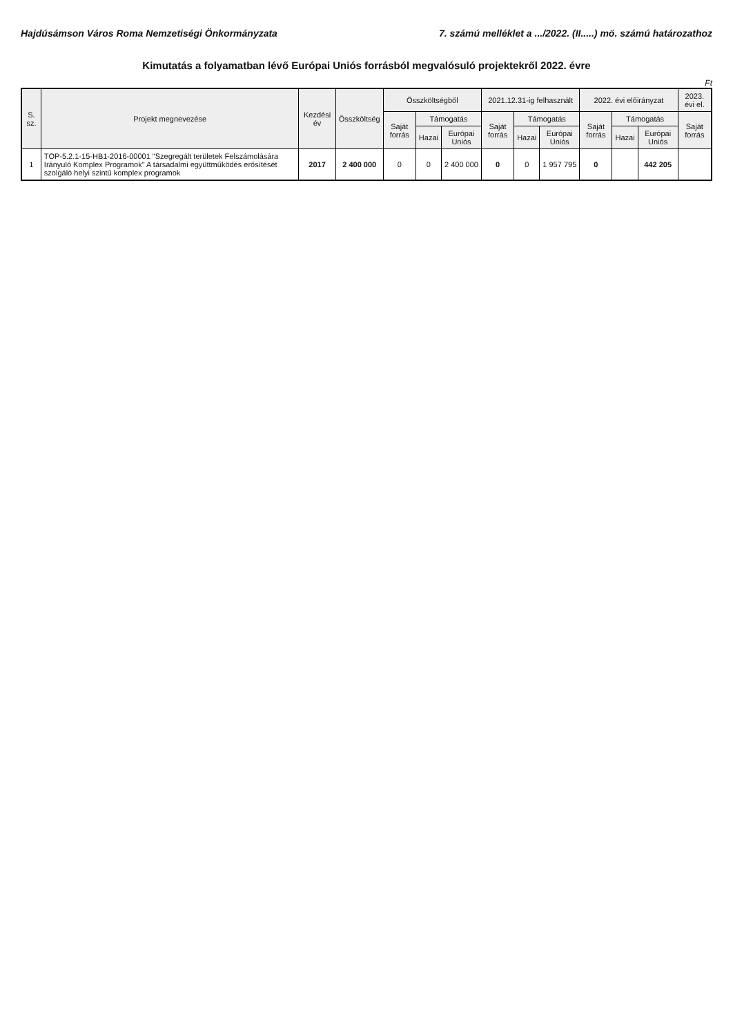Hajdúsámson Város Roma Nemzetiségi Önkormányzata 7. számú melléklet a .../2022. (II.....) mö. számú határozathoz
Kimutatás a folyamatban lévő Európai Uniós forrásból megvalósuló projektekről 2022. évre
Ft
| S. sz. | Projekt megnevezése | Kezdési év | Összköltség | Összköltségből | | | 2021.12.31-ig felhasznált | | | 2022. évi előirányzat | | | 2023. évi el. |
| --- | --- | --- | --- | --- | --- | --- | --- | --- | --- | --- | --- | --- | --- |
| | | | | Saját forrás | Támogatás | | Saját forrás | Támogatás | | Saját forrás | Támogatás | | Saját forrás |
| | | | | | Hazai | Európai Uniós | | Hazai | Európai Uniós | | Hazai | Európai Uniós | |
| 1 | TOP-5.2.1-15-HB1-2016-00001 "Szegregált területek Felszámolására Irányuló Komplex Programok" A társadalmi együttműködés erősítését szolgáló helyi szintű komplex programok | 2017 | 2 400 000 | 0 | 0 | 2 400 000 | 0 | 0 | 1 957 795 | 0 | | 442 205 | |